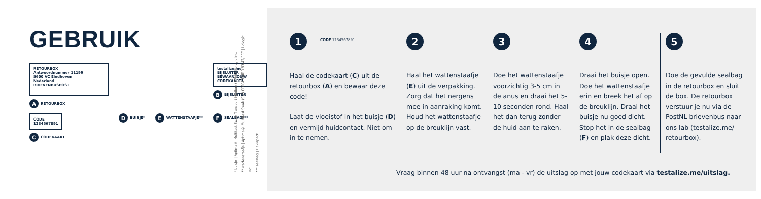GEBRUIK
RETOURBOX
Antwoordnummer 11199
5600 VC Eindhoven
Nederland
BRIEVENBUSPOST
A RETOURBOX
testalize.me
BIJSLUITER
BEWAAR JOUW CODEKAART!
B BIJSLUITER
CODE
1234567891
C CODEKAART
D BUISJE*
E WATTENSTAAFJE**
F SEALBAG***
* buisje | Aptima® Multitest Swab Transport Medium (STM) | Hologic Inc.
** wattenstaafje | Aptima® Multitest Swab (SW) CE0843 MDD 93/42/EEC | Hologic Inc.
*** sealbag | Daklapack
1
CODE 1234567891
Haal de codekaart (C) uit de retourbox (A) en bewaar deze code!
Laat de vloeistof in het buisje (D) en vermijd huidcontact. Niet om in te nemen.
2
Haal het wattenstaafje (E) uit de verpakking. Zorg dat het nergens mee in aanraking komt. Houd het wattenstaafje op de breuklijn vast.
3
Doe het wattenstaafje voorzichtig 3-5 cm in de anus en draai het 5-10 seconden rond. Haal het dan terug zonder de huid aan te raken.
4
Draai het buisje open. Doe het wattenstaafje erin en breek het af op de breuklijn. Draai het buisje nu goed dicht. Stop het in de sealbag (F) en plak deze dicht.
5
Doe de gevulde sealbag in de retourbox en sluit de box. De retourbox verstuur je nu via de PostNL brievenbus naar ons lab (testalize.me/ retourbox).
Vraag binnen 48 uur na ontvangst (ma - vr) de uitslag op met jouw codekaart via testalize.me/uitslag.